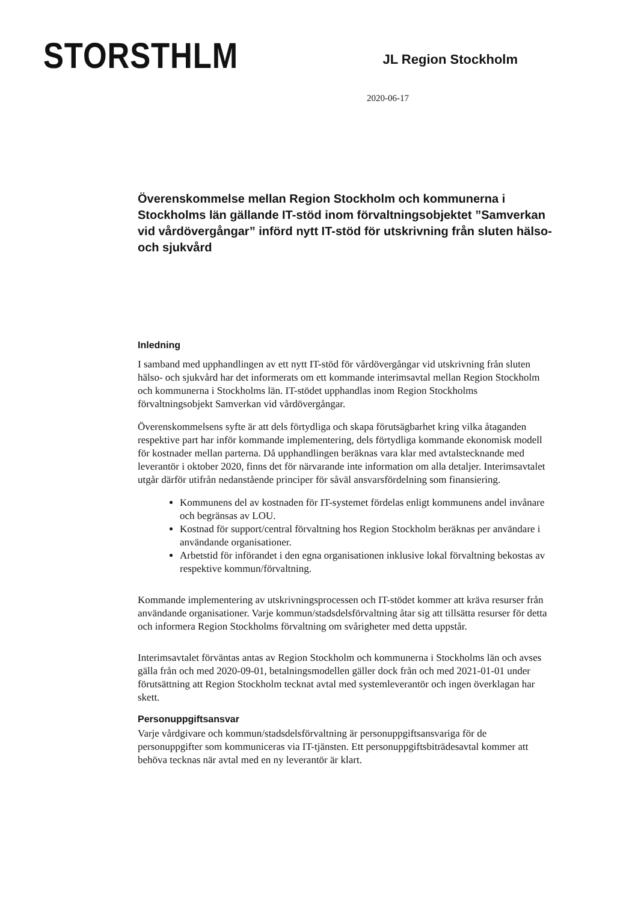STORSTHLM
JL Region Stockholm
2020-06-17
Överenskommelse mellan Region Stockholm och kommunerna i Stockholms län gällande IT-stöd inom förvaltningsobjektet ”Samverkan vid vårdövergångar” införd nytt IT-stöd för utskrivning från sluten hälso- och sjukvård
Inledning
I samband med upphandlingen av ett nytt IT-stöd för vårdövergångar vid utskrivning från sluten hälso- och sjukvård har det informerats om ett kommande interimsavtal mellan Region Stockholm och kommunerna i Stockholms län. IT-stödet upphandlas inom Region Stockholms förvaltningsobjekt Samverkan vid vårdövergångar.
Överenskommelsens syfte är att dels förtydliga och skapa förutsägbarhet kring vilka åtaganden respektive part har inför kommande implementering, dels förtydliga kommande ekonomisk modell för kostnader mellan parterna. Då upphandlingen beräknas vara klar med avtalstecknande med leverantör i oktober 2020, finns det för närvarande inte information om alla detaljer. Interimsavtalet utgår därför utifrån nedanstående principer för såväl ansvarsfördelning som finansiering.
Kommunens del av kostnaden för IT-systemet fördelas enligt kommunens andel invånare och begränsas av LOU.
Kostnad för support/central förvaltning hos Region Stockholm beräknas per användare i användande organisationer.
Arbetstid för införandet i den egna organisationen inklusive lokal förvaltning bekostas av respektive kommun/förvaltning.
Kommande implementering av utskrivningsprocessen och IT-stödet kommer att kräva resurser från användande organisationer. Varje kommun/stadsdelsförvaltning åtar sig att tillsätta resurser för detta och informera Region Stockholms förvaltning om svårigheter med detta uppstår.
Interimsavtalet förväntas antas av Region Stockholm och kommunerna i Stockholms län och avses gälla från och med 2020-09-01, betalningsmodellen gäller dock från och med 2021-01-01 under förutsättning att Region Stockholm tecknat avtal med systemleverantör och ingen överklagan har skett.
Personuppgiftsansvar
Varje vårdgivare och kommun/stadsdelsförvaltning är personuppgiftsansvariga för de personuppgifter som kommuniceras via IT-tjänsten. Ett personuppgiftsbiträdesavtal kommer att behöva tecknas när avtal med en ny leverantör är klart.